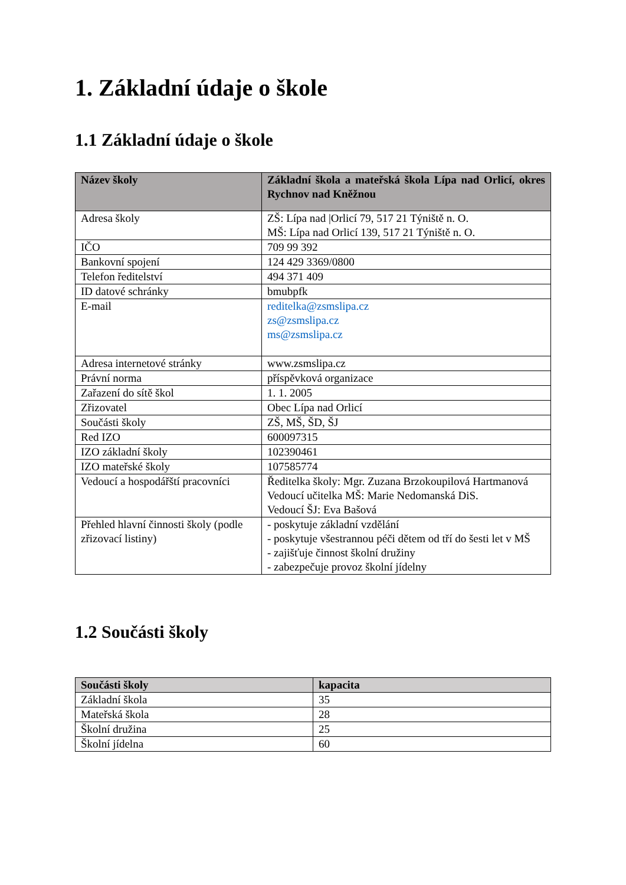1. Základní údaje o škole
1.1 Základní údaje o škole
| Název školy | Základní škola a mateřská škola Lípa nad Orlicí, okres Rychnov nad Kněžnou |
| --- | --- |
| Adresa školy | ZŠ: Lípa nad /Orlicí 79, 517 21 Týniště n. O. MŠ: Lípa nad Orlicí 139, 517 21 Týniště n. O. |
| IČO | 709 99 392 |
| Bankovní spojení | 124 429 3369/0800 |
| Telefon ředitelství | 494 371 409 |
| ID datové schránky | bmubpfk |
| E-mail | reditelka@zsmslipa.cz zs@zsmslipa.cz ms@zsmslipa.cz |
| Adresa internetové stránky | www.zsmslipa.cz |
| Právní norma | příspěvková organizace |
| Zařazení do sítě škol | 1. 1. 2005 |
| Zřizovatel | Obec Lípa nad Orlicí |
| Součásti školy | ZŠ, MŠ, ŠD, ŠJ |
| Red IZO | 600097315 |
| IZO základní školy | 102390461 |
| IZO mateřské školy | 107585774 |
| Vedoucí a hospodářští pracovníci | Ředitelka školy: Mgr. Zuzana Brzokoupilová Hartmanová Vedoucí učitelka MŠ: Marie Nedomanská DiS. Vedoucí ŠJ: Eva Bašová |
| Přehled hlavní činnosti školy (podle zřizovací listiny) | - poskytuje základní vzdělání - poskytuje všestrannou péči dětem od tří do šesti let v MŠ - zajišťuje činnost školní družiny - zabezpečuje provoz školní jídelny |
1.2 Součásti školy
| Součásti školy | kapacita |
| --- | --- |
| Základní škola | 35 |
| Mateřská škola | 28 |
| Školní družina | 25 |
| Školní jídelna | 60 |